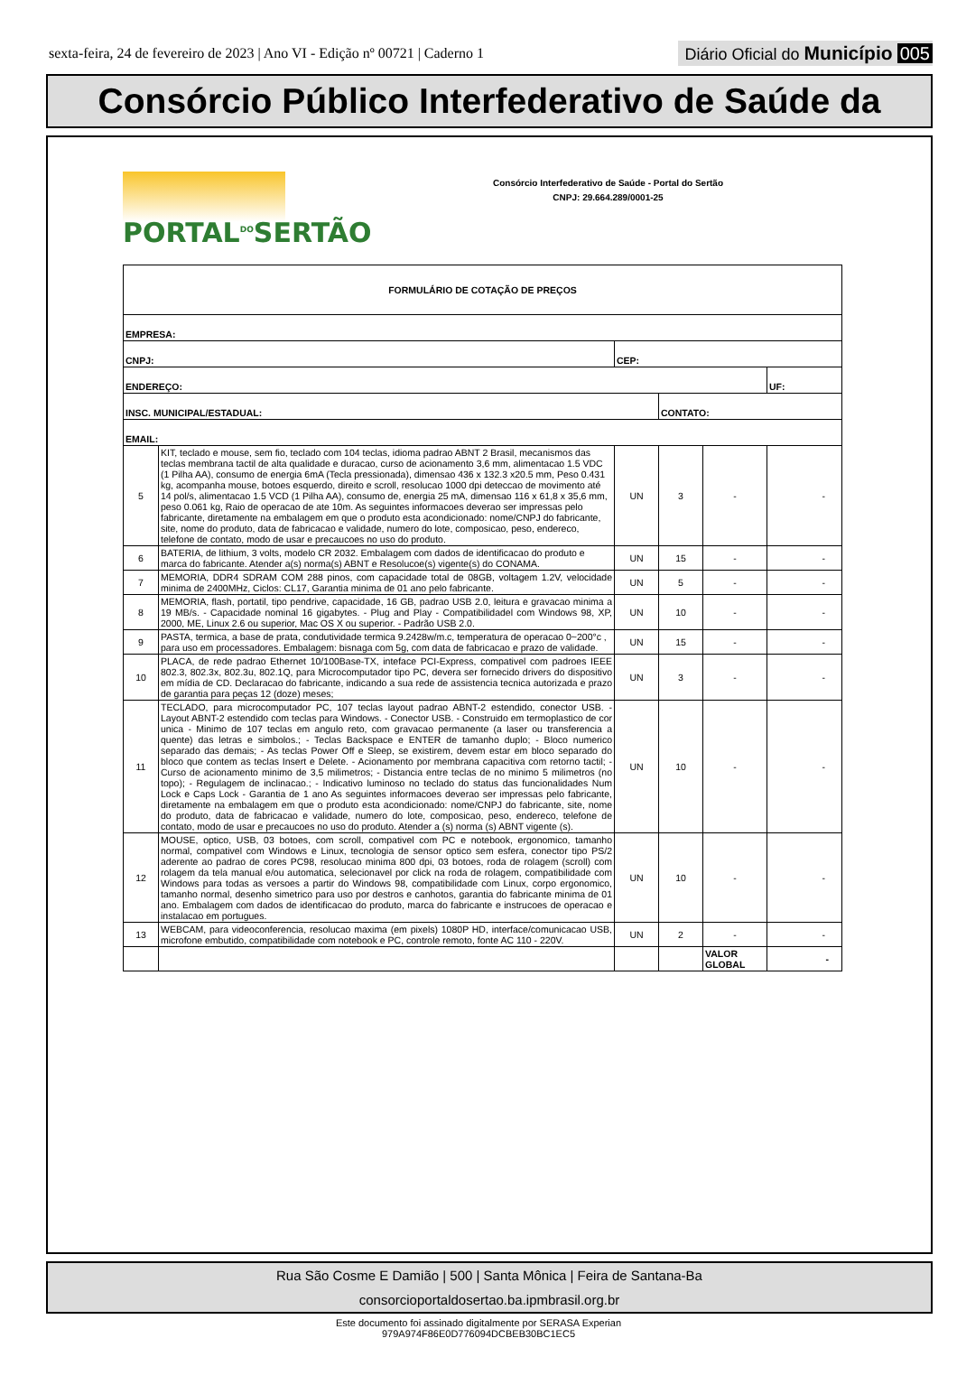sexta-feira, 24 de fevereiro de 2023 | Ano VI - Edição nº 00721 | Caderno 1
Diário Oficial do Município 005
Consórcio Público Interfederativo de Saúde da
PORTAL<sup>DO</sup>SERTÃO
Consórcio Interfederativo de Saúde - Portal do Sertão
CNPJ: 29.664.289/0001-25
| FORMULÁRIO DE COTAÇÃO DE PREÇOS | | | | | |
| EMPRESA: | | | | | |
| CNPJ: | | CEP: | | | |
| ENDEREÇO: | | | | | UF: |
| INSC. MUNICIPAL/ESTADUAL: | | | CONTATO: | | |
| EMAIL: | | | | | |
| 5 | KIT, teclado e mouse, sem fio, teclado com 104 teclas, idioma padrao ABNT 2 Brasil, mecanismos das teclas membrana tactil de alta qualidade e duracao, curso de acionamento 3,6 mm, alimentacao 1.5 VDC (1 Pilha AA), consumo de energia 6mA (Tecla pressionada), dimensao 436 x 132.3 x20.5 mm, Peso 0.431 kg, acompanha mouse, botoes esquerdo, direito e scroll, resolucao 1000 dpi deteccao de movimento até 14 pol/s, alimentacao 1.5 VCD (1 Pilha AA), consumo de, energia 25 mA, dimensao 116 x 61,8 x 35,6 mm, peso 0.061 kg, Raio de operacao de ate 10m. As seguintes informacoes deverao ser impressas pelo fabricante, diretamente na embalagem em que o produto esta acondicionado: nome/CNPJ do fabricante, site, nome do produto, data de fabricacao e validade, numero do lote, composicao, peso, endereco, telefone de contato, modo de usar e precaucoes no uso do produto. | UN | 3 | - | - |
| 6 | BATERIA, de lithium, 3 volts, modelo CR 2032. Embalagem com dados de identificacao do produto e marca do fabricante. Atender a(s) norma(s) ABNT e Resolucoe(s) vigente(s) do CONAMA. | UN | 15 | - | - |
| 7 | MEMORIA, DDR4 SDRAM COM 288 pinos, com capacidade total de 08GB, voltagem 1.2V, velocidade minima de 2400MHz, Ciclos: CL17, Garantia minima de 01 ano pelo fabricante. | UN | 5 | - | - |
| 8 | MEMORIA, flash, portatil, tipo pendrive, capacidade, 16 GB, padrao USB 2.0, leitura e gravacao minima a 19 MB/s. - Capacidade nominal 16 gigabytes. - Plug and Play - Compatibilidadel com Windows 98, XP, 2000, ME, Linux 2.6 ou superior, Mac OS X ou superior. - Padrão USB 2.0. | UN | 10 | - | - |
| 9 | PASTA, termica, a base de prata, condutividade termica 9.2428w/m.c, temperatura de operacao 0~200°c , para uso em processadores. Embalagem: bisnaga com 5g, com data de fabricacao e prazo de validade. | UN | 15 | - | - |
| 10 | PLACA, de rede padrao Ethernet 10/100Base-TX, inteface PCI-Express, compativel com padroes IEEE 802.3, 802.3x, 802.3u, 802.1Q, para Microcomputador tipo PC, devera ser fornecido drivers do dispositivo em mídia de CD. Declaracao do fabricante, indicando a sua rede de assistencia tecnica autorizada e prazo de garantia para peças 12 (doze) meses; | UN | 3 | - | - |
| 11 | TECLADO, para microcomputador PC, 107 teclas layout padrao ABNT-2 estendido, conector USB. - Layout ABNT-2 estendido com teclas para Windows. - Conector USB. - Construido em termoplastico de cor unica - Minimo de 107 teclas em angulo reto, com gravacao permanente (a laser ou transferencia a quente) das letras e simbolos.; - Teclas Backspace e ENTER de tamanho duplo; - Bloco numerico separado das demais; - As teclas Power Off e Sleep, se existirem, devem estar em bloco separado do bloco que contem as teclas Insert e Delete. - Acionamento por membrana capacitiva com retorno tactil; - Curso de acionamento minimo de 3,5 milimetros; - Distancia entre teclas de no minimo 5 milimetros (no topo); - Regulagem de inclinacao.; - Indicativo luminoso no teclado do status das funcionalidades Num Lock e Caps Lock - Garantia de 1 ano As seguintes informacoes deverao ser impressas pelo fabricante, diretamente na embalagem em que o produto esta acondicionado: nome/CNPJ do fabricante, site, nome do produto, data de fabricacao e validade, numero do lote, composicao, peso, endereco, telefone de contato, modo de usar e precaucoes no uso do produto. Atender a (s) norma (s) ABNT vigente (s). | UN | 10 | - | - |
| 12 | MOUSE, optico, USB, 03 botoes, com scroll, compativel com PC e notebook, ergonomico, tamanho normal, compativel com Windows e Linux, tecnologia de sensor optico sem esfera, conector tipo PS/2 aderente ao padrao de cores PC98, resolucao minima 800 dpi, 03 botoes, roda de rolagem (scroll) com rolagem da tela manual e/ou automatica, selecionavel por click na roda de rolagem, compatibilidade com Windows para todas as versoes a partir do Windows 98, compatibilidade com Linux, corpo ergonomico, tamanho normal, desenho simetrico para uso por destros e canhotos, garantia do fabricante minima de 01 ano. Embalagem com dados de identificacao do produto, marca do fabricante e instrucoes de operacao e instalacao em portugues. | UN | 10 | - | - |
| 13 | WEBCAM, para videoconferencia, resolucao maxima (em pixels) 1080P HD, interface/comunicacao USB, microfone embutido, compatibilidade com notebook e PC, controle remoto, fonte AC 110 - 220V. | UN | 2 | - | - |
| | | | | VALOR GLOBAL | - |
Rua São Cosme E Damião | 500 | Santa Mônica | Feira de Santana-Ba
consorcioportaldosertao.ba.ipmbrasil.org.br
Este documento foi assinado digitalmente por SERASA Experian
979A974F86E0D776094DCBEB30BC1EC5